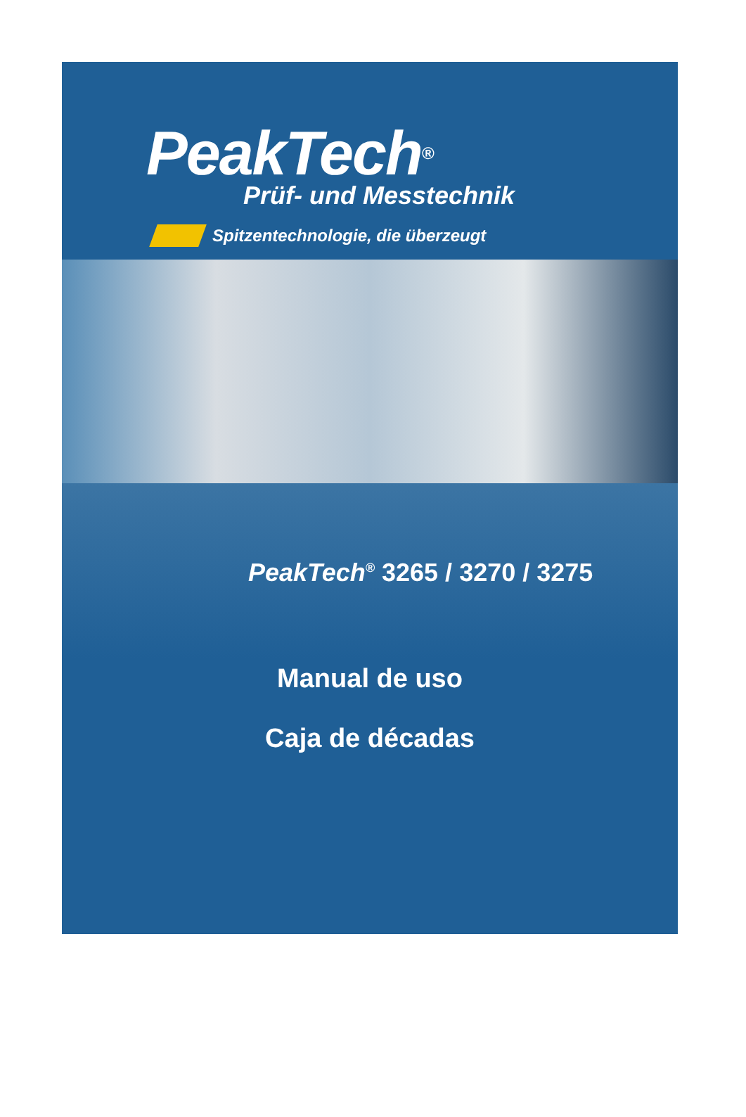PeakTech<sup>®</sup>
Prüf- und Messtechnik
Spitzentechnologie, die überzeugt
PeakTech<sup>®</sup> 3265 / 3270 / 3275
Manual de uso
Caja de décadas